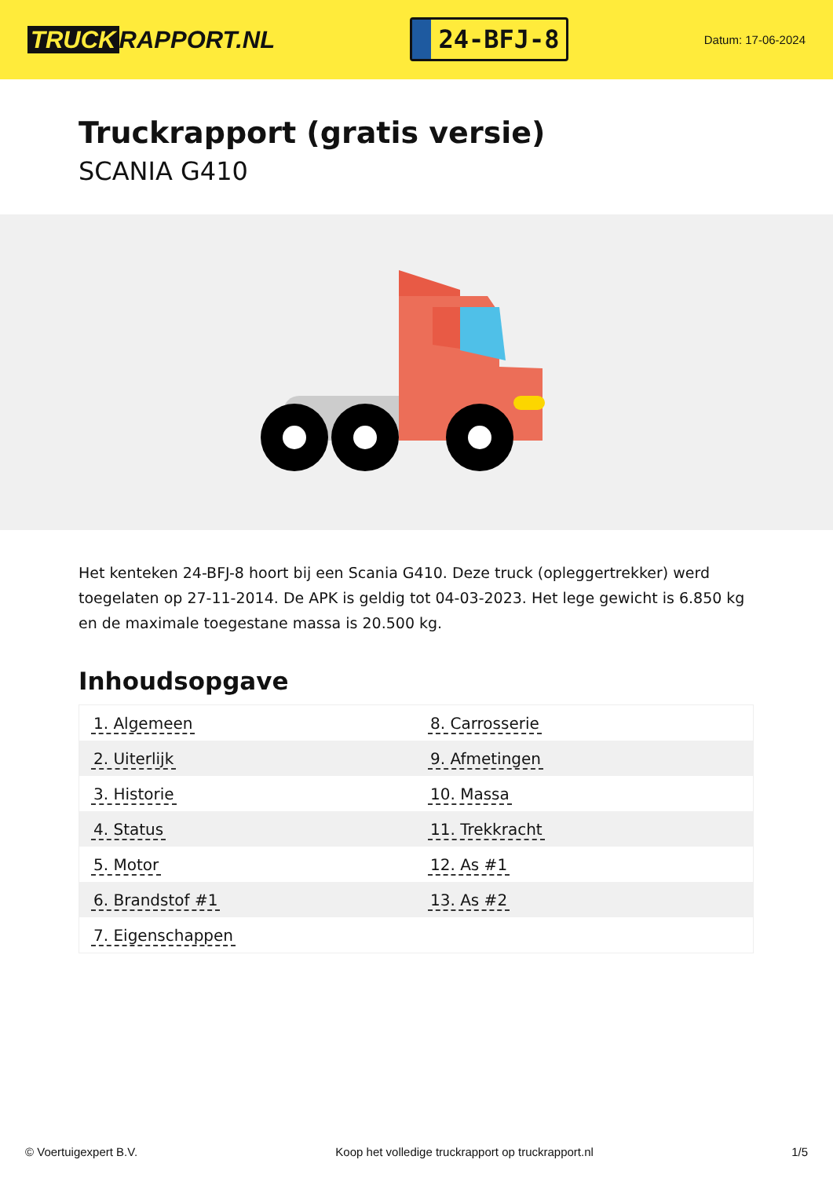TRUCK RAPPORT.NL
24-BFJ-8
Datum: 17-06-2024
Truckrapport (gratis versie)
SCANIA G410
Het kenteken 24-BFJ-8 hoort bij een Scania G410. Deze truck (opleggertrekker) werd toegelaten op 27-11-2014. De APK is geldig tot 04-03-2023. Het lege gewicht is 6.850 kg en de maximale toegestane massa is 20.500 kg.
Inhoudsopgave
| 1. Algemeen | 8. Carrosserie |
| 2. Uiterlijk | 9. Afmetingen |
| 3. Historie | 10. Massa |
| 4. Status | 11. Trekkracht |
| 5. Motor | 12. As #1 |
| 6. Brandstof #1 | 13. As #2 |
| 7. Eigenschappen | |
© Voertuigexpert B.V. Koop het volledige truckrapport op truckrapport.nl 1/5